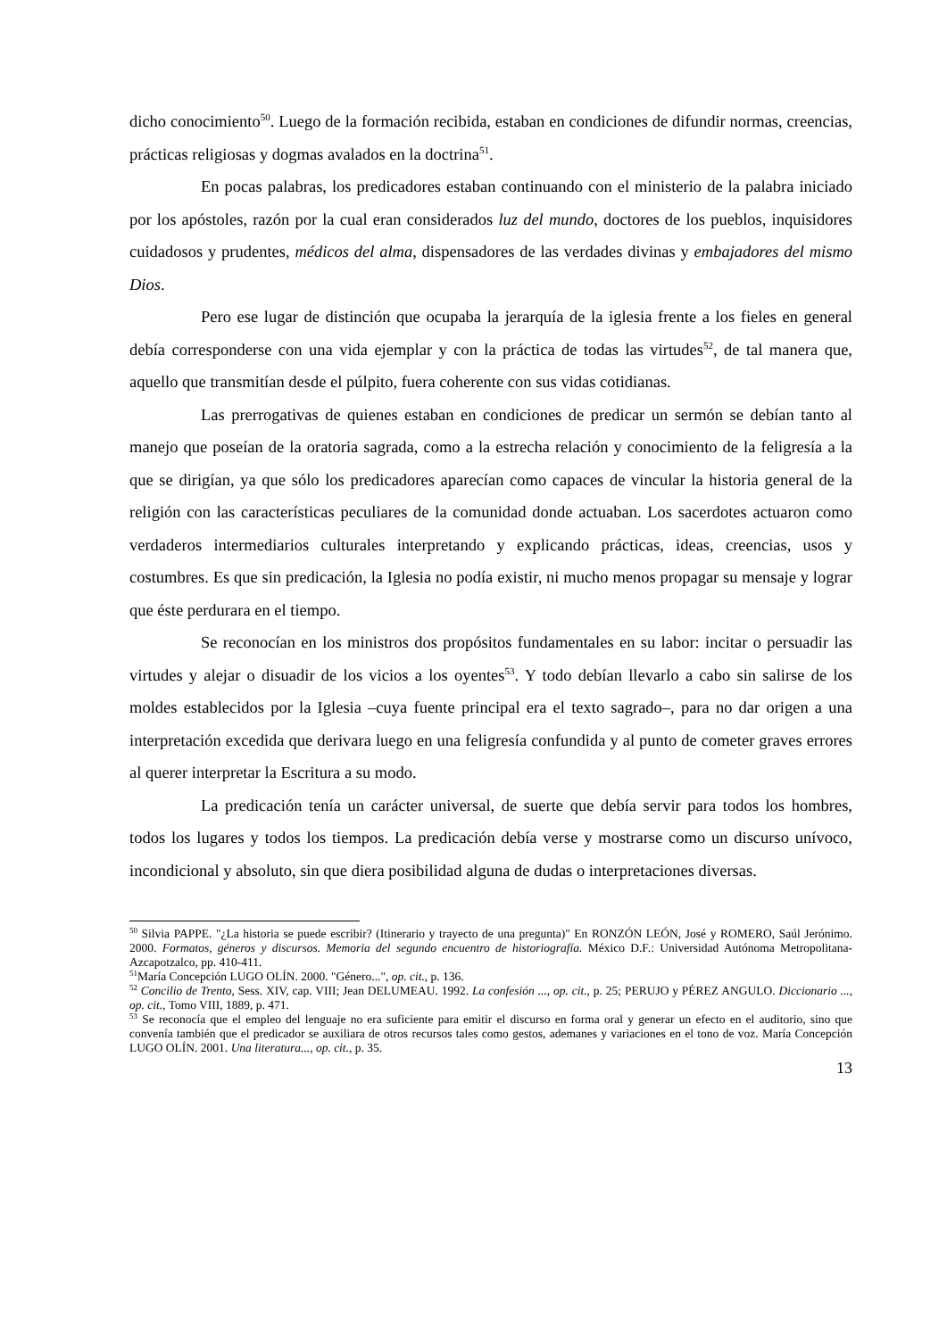dicho conocimiento<sup>50</sup>. Luego de la formación recibida, estaban en condiciones de difundir normas, creencias, prácticas religiosas y dogmas avalados en la doctrina<sup>51</sup>.
En pocas palabras, los predicadores estaban continuando con el ministerio de la palabra iniciado por los apóstoles, razón por la cual eran considerados luz del mundo, doctores de los pueblos, inquisidores cuidadosos y prudentes, médicos del alma, dispensadores de las verdades divinas y embajadores del mismo Dios.
Pero ese lugar de distinción que ocupaba la jerarquía de la iglesia frente a los fieles en general debía corresponderse con una vida ejemplar y con la práctica de todas las virtudes<sup>52</sup>, de tal manera que, aquello que transmitían desde el púlpito, fuera coherente con sus vidas cotidianas.
Las prerrogativas de quienes estaban en condiciones de predicar un sermón se debían tanto al manejo que poseían de la oratoria sagrada, como a la estrecha relación y conocimiento de la feligresía a la que se dirigían, ya que sólo los predicadores aparecían como capaces de vincular la historia general de la religión con las características peculiares de la comunidad donde actuaban. Los sacerdotes actuaron como verdaderos intermediarios culturales interpretando y explicando prácticas, ideas, creencias, usos y costumbres. Es que sin predicación, la Iglesia no podía existir, ni mucho menos propagar su mensaje y lograr que éste perdurara en el tiempo.
Se reconocían en los ministros dos propósitos fundamentales en su labor: incitar o persuadir las virtudes y alejar o disuadir de los vicios a los oyentes<sup>53</sup>. Y todo debían llevarlo a cabo sin salirse de los moldes establecidos por la Iglesia –cuya fuente principal era el texto sagrado–, para no dar origen a una interpretación excedida que derivara luego en una feligresía confundida y al punto de cometer graves errores al querer interpretar la Escritura a su modo.
La predicación tenía un carácter universal, de suerte que debía servir para todos los hombres, todos los lugares y todos los tiempos. La predicación debía verse y mostrarse como un discurso unívoco, incondicional y absoluto, sin que diera posibilidad alguna de dudas o interpretaciones diversas.
<sup>50</sup> Silvia PAPPE. "¿La historia se puede escribir? (Itinerario y trayecto de una pregunta)" En RONZÓN LEÓN, José y ROMERO, Saúl Jerónimo. 2000. Formatos, géneros y discursos. Memoria del segundo encuentro de historiografía. México D.F.: Universidad Autónoma Metropolitana-Azcapotzalco, pp. 410-411.
<sup>51</sup> María Concepción LUGO OLÍN. 2000. "Género...", op. cit., p. 136.
<sup>52</sup> Concilio de Trento, Sess. XIV, cap. VIII; Jean DELUMEAU. 1992. La confesión ..., op. cit., p. 25; PERUJO y PÉREZ ANGULO. Diccionario ..., op. cit., Tomo VIII, 1889, p. 471.
<sup>53</sup> Se reconocía que el empleo del lenguaje no era suficiente para emitir el discurso en forma oral y generar un efecto en el auditorio, sino que convenía también que el predicador se auxiliara de otros recursos tales como gestos, ademanes y variaciones en el tono de voz. María Concepción LUGO OLÍN. 2001. Una literatura..., op. cit., p. 35.
13